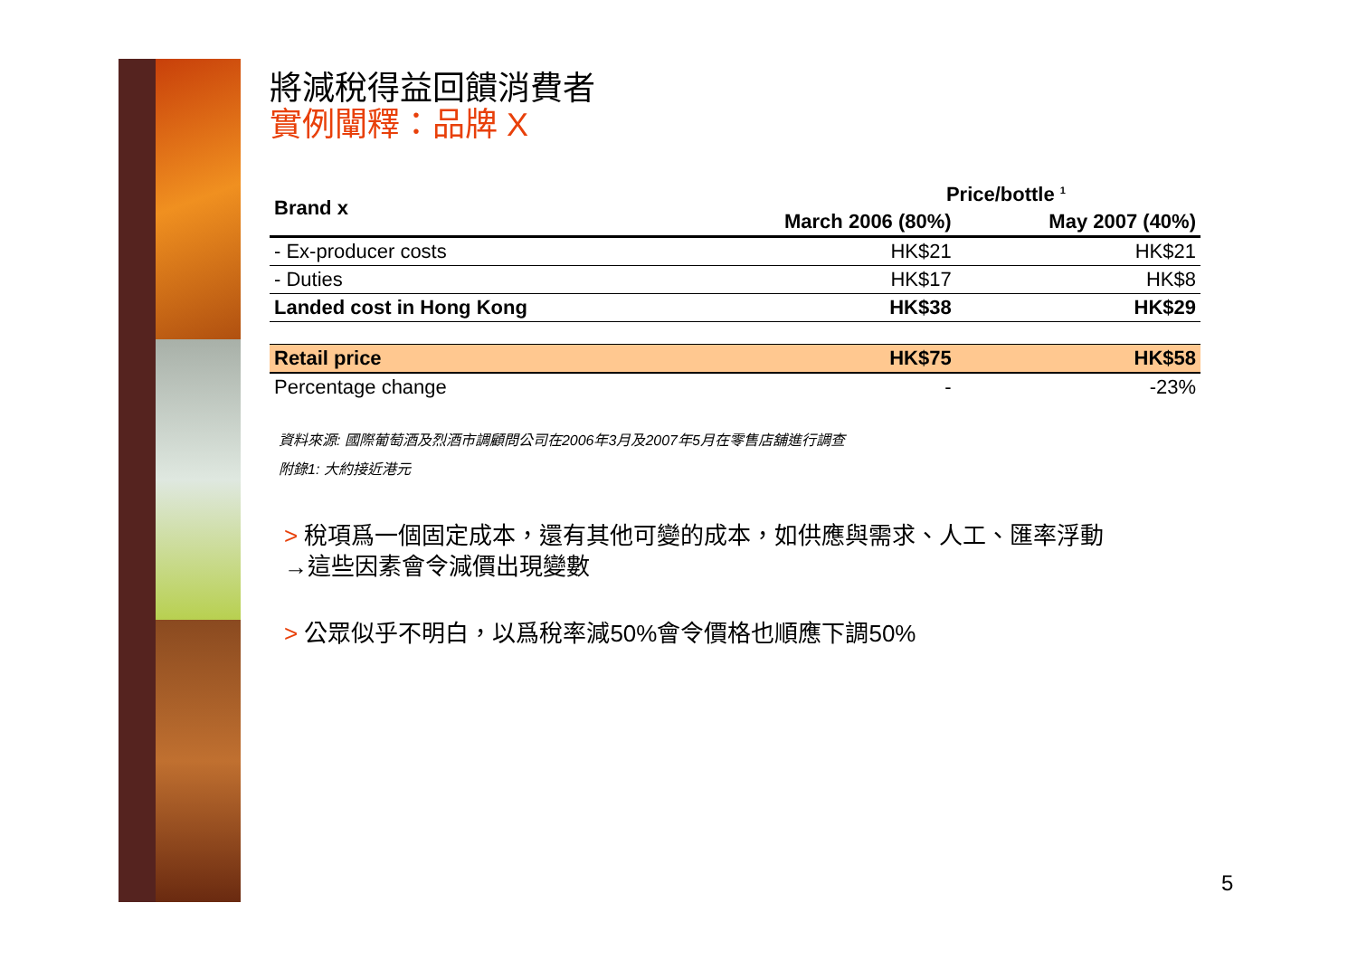將減稅得益回饋消費者
實例闡釋：品牌 X
| Brand x | Price/bottle <sup>1</sup> | |
| --- | --- | --- |
| | March 2006 (80%) | May 2007 (40%) |
| - Ex-producer costs | HK$21 | HK$21 |
| - Duties | HK$17 | HK$8 |
| Landed cost in Hong Kong | HK$38 | HK$29 |
| Retail price | HK$75 | HK$58 |
| Percentage change | - | -23% |
資料來源: 國際葡萄酒及烈酒市調顧問公司在2006年3月及2007年5月在零售店舖進行調查
附錄1: 大約接近港元
> 稅項爲一個固定成本，還有其他可變的成本，如供應與需求、人工、匯率浮動
→這些因素會令減價出現變數
> 公眾似乎不明白，以爲稅率減50%會令價格也順應下調50%
5